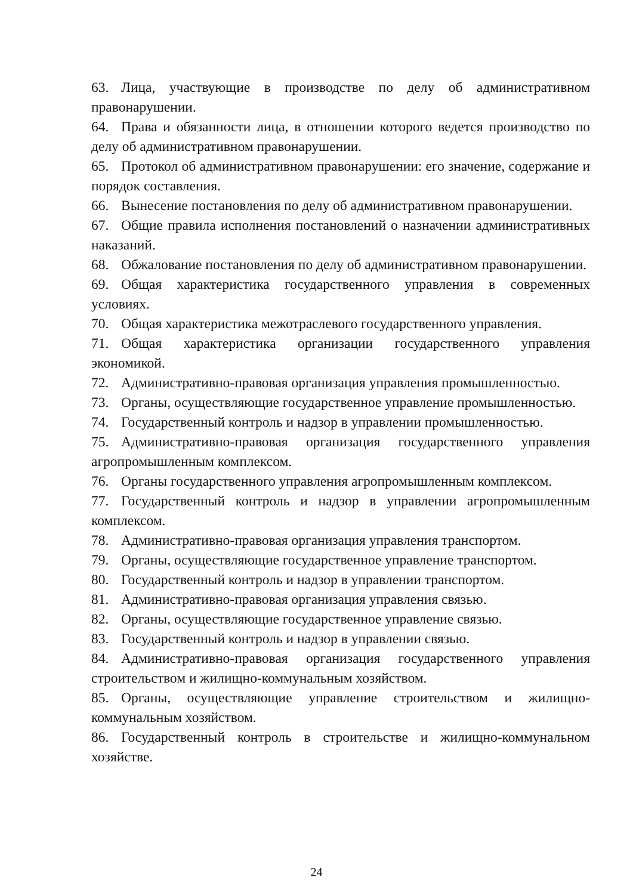63. Лица, участвующие в производстве по делу об административном правонарушении.
64. Права и обязанности лица, в отношении которого ведется производство по делу об административном правонарушении.
65. Протокол об административном правонарушении: его значение, содержание и порядок составления.
66. Вынесение постановления по делу об административном правонарушении.
67. Общие правила исполнения постановлений о назначении административных наказаний.
68. Обжалование постановления по делу об административном правонарушении.
69. Общая характеристика государственного управления в современных условиях.
70. Общая характеристика межотраслевого государственного управления.
71. Общая характеристика организации государственного управления экономикой.
72. Административно-правовая организация управления промышленностью.
73. Органы, осуществляющие государственное управление промышленностью.
74. Государственный контроль и надзор в управлении промышленностью.
75. Административно-правовая организация государственного управления агропромышленным комплексом.
76. Органы государственного управления агропромышленным комплексом.
77. Государственный контроль и надзор в управлении агропромышленным комплексом.
78. Административно-правовая организация управления транспортом.
79. Органы, осуществляющие государственное управление транспортом.
80. Государственный контроль и надзор в управлении транспортом.
81. Административно-правовая организация управления связью.
82. Органы, осуществляющие государственное управление связью.
83. Государственный контроль и надзор в управлении связью.
84. Административно-правовая организация государственного управления строительством и жилищно-коммунальным хозяйством.
85. Органы, осуществляющие управление строительством и жилищно-коммунальным хозяйством.
86. Государственный контроль в строительстве и жилищно-коммунальном хозяйстве.
24